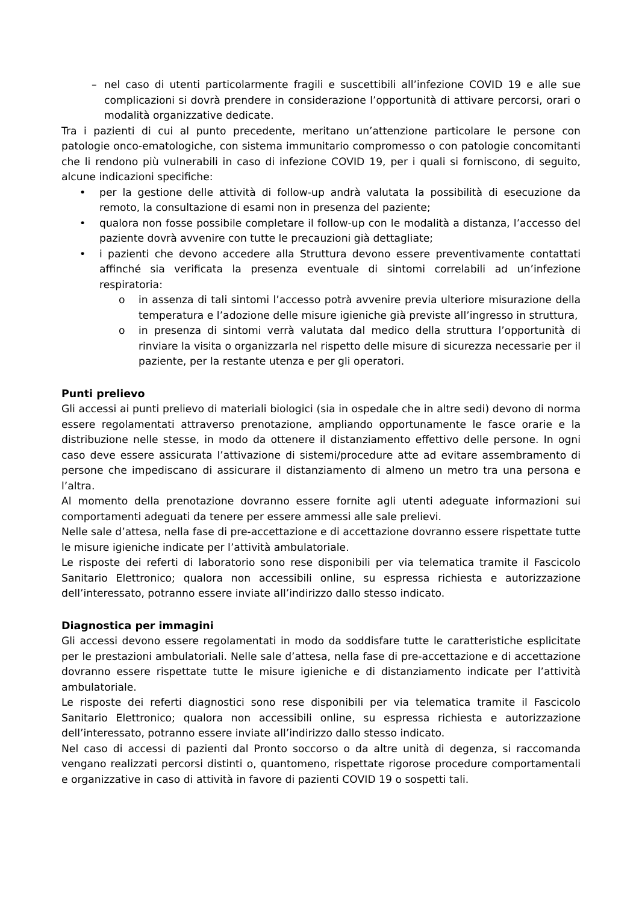– nel caso di utenti particolarmente fragili e suscettibili all’infezione COVID 19 e alle sue complicazioni si dovrà prendere in considerazione l’opportunità di attivare percorsi, orari o modalità organizzative dedicate.
Tra i pazienti di cui al punto precedente, meritano un’attenzione particolare le persone con patologie onco-ematologiche, con sistema immunitario compromesso o con patologie concomitanti che li rendono più vulnerabili in caso di infezione COVID 19, per i quali si forniscono, di seguito, alcune indicazioni specifiche:
• per la gestione delle attività di follow-up andrà valutata la possibilità di esecuzione da remoto, la consultazione di esami non in presenza del paziente;
• qualora non fosse possibile completare il follow-up con le modalità a distanza, l’accesso del paziente dovrà avvenire con tutte le precauzioni già dettagliate;
• i pazienti che devono accedere alla Struttura devono essere preventivamente contattati affinché sia verificata la presenza eventuale di sintomi correlabili ad un’infezione respiratoria:
o in assenza di tali sintomi l’accesso potrà avvenire previa ulteriore misurazione della temperatura e l’adozione delle misure igieniche già previste all’ingresso in struttura,
o in presenza di sintomi verrà valutata dal medico della struttura l’opportunità di rinviare la visita o organizzarla nel rispetto delle misure di sicurezza necessarie per il paziente, per la restante utenza e per gli operatori.
Punti prelievo
Gli accessi ai punti prelievo di materiali biologici (sia in ospedale che in altre sedi) devono di norma essere regolamentati attraverso prenotazione, ampliando opportunamente le fasce orarie e la distribuzione nelle stesse, in modo da ottenere il distanziamento effettivo delle persone. In ogni caso deve essere assicurata l’attivazione di sistemi/procedure atte ad evitare assembramento di persone che impediscano di assicurare il distanziamento di almeno un metro tra una persona e l’altra.
Al momento della prenotazione dovranno essere fornite agli utenti adeguate informazioni sui comportamenti adeguati da tenere per essere ammessi alle sale prelievi.
Nelle sale d’attesa, nella fase di pre-accettazione e di accettazione dovranno essere rispettate tutte le misure igieniche indicate per l’attività ambulatoriale.
Le risposte dei referti di laboratorio sono rese disponibili per via telematica tramite il Fascicolo Sanitario Elettronico; qualora non accessibili online, su espressa richiesta e autorizzazione dell’interessato, potranno essere inviate all’indirizzo dallo stesso indicato.
Diagnostica per immagini
Gli accessi devono essere regolamentati in modo da soddisfare tutte le caratteristiche esplicitate per le prestazioni ambulatoriali. Nelle sale d’attesa, nella fase di pre-accettazione e di accettazione dovranno essere rispettate tutte le misure igieniche e di distanziamento indicate per l’attività ambulatoriale.
Le risposte dei referti diagnostici sono rese disponibili per via telematica tramite il Fascicolo Sanitario Elettronico; qualora non accessibili online, su espressa richiesta e autorizzazione dell’interessato, potranno essere inviate all’indirizzo dallo stesso indicato.
Nel caso di accessi di pazienti dal Pronto soccorso o da altre unità di degenza, si raccomanda vengano realizzati percorsi distinti o, quantomeno, rispettate rigorose procedure comportamentali e organizzative in caso di attività in favore di pazienti COVID 19 o sospetti tali.